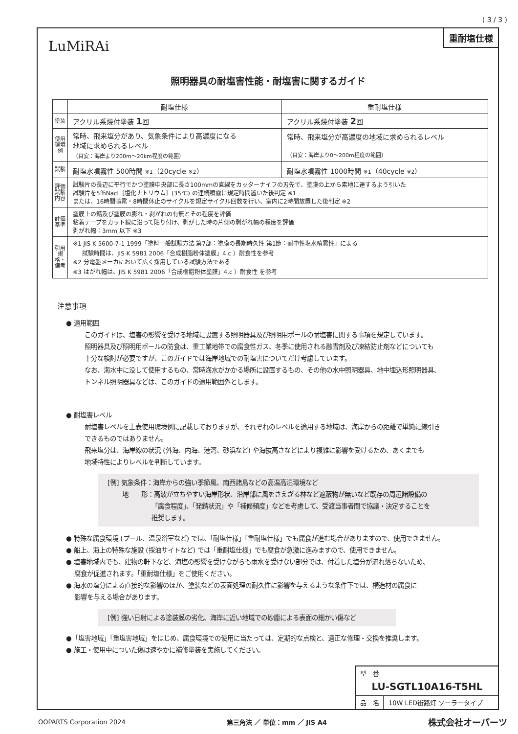( 3 / 3 )
重耐塩仕様
LuMiRAi
照明器具の耐塩害性能・耐塩害に関するガイド
| | 耐塩仕様 | 重耐塩仕様 |
| --- | --- | --- |
| 塗装 | アクリル系焼付塗装 1 回 | アクリル系焼付塗装 2 回 |
| 使用環境例 | 常時、飛来塩分があり、気象条件により高濃度になる 地域に求められるレベル （目安：海岸より200m～20km程度の範囲） | 常時、飛来塩分が高濃度の地域に求められるレベル （目安：海岸より0～200m程度の範囲） |
| 試験 | 耐塩水噴霧性 500時間 ※1 （20cycle ※2 ） | 耐塩水噴霧性 1000時間 ※1 （40cycle ※2 ） |
| 評価試験内容 | 試験片の長辺に平行でかつ塗膜中央部に長さ100mmの直線をカッターナイフの刃先で、塗膜の上から素地に達するよう引いた 試験片を5％Nacl［塩化ナトリウム］(35℃) の連続噴霧に規定時間置いた後判定 ※1 または、16時間噴霧・8時間休止のサイクルを規定サイクル回数を行い、室内に2時間放置した後判定 ※2 | |
| 評価基準 | 塗膜上の錆及び塗膜の膨れ・剥がれの有無とその程度を評価 粘着テープをカット線に沿って貼り付け、剥がした時の片側の剥がれ幅の程度を評価 剥がれ幅：3mm 以下 ※3 | |
| 引用規格・備考 | ※1 JIS K 5600-7-1 1999「塗料一般試験方法 第7部：塗膜の長期時久性 第1節：耐中性塩水噴霧性」による 試験時間は、JIS K 5981 2006「合成樹脂粉体塗膜」4.c ）耐食性を参考 ※2 分電盤メーカにおいて広く採用している試験方法である ※3 はがれ幅は、JIS K 5981 2006「合成樹脂粉体塗膜」4.c ）耐食性 を参考 | |
注意事項
● 適用範囲
このガイドは、塩害の影響を受ける地域に設置する照明器具及び照明用ポールの耐塩害に関する事項を規定しています。
照明器具及び照明用ポールの防食は、重工業地帯での腐食性ガス、冬季に使用される融雪剤及び凍結防止剤などについても
十分な検討が必要ですが、このガイドでは海岸地域での耐塩害についてだけ考慮しています。
なお、海水中に没して使用するもの、常時海水がかかる場所に設置するもの、その他の水中照明器具、地中埋込形照明器具、
トンネル照明器具などは、このガイドの適用範囲外とします。
● 耐塩害レベル
耐塩害レベルを上表使用環境例に記載しておりますが、それぞれのレベルを適用する地域は、海岸からの距離で単純に線引き
できるものではありません。
飛来塩分は、海岸線の状況 (外海、内海、港湾、砂浜など) や海抜高さなどにより複雑に影響を受けるため、あくまでも
地域特性によりレベルを判断しています。
[例] 気象条件：海岸からの強い季節風、南西諸島などの高温高湿環境など
地　　形：高波が立ちやすい海岸形状、沿岸部に風をさえぎる林など遮蔽物が無いなど既存の周辺諸設備の
「腐食程度」、「発錆状況」や「補修頻度」などを考慮して、受渡当事者間で協議・決定することを
推奨します。
● 特殊な腐食環境 (プール、温泉浴室など) では、「耐塩仕様」「重耐塩仕様」でも腐食が進む場合がありますので、使用できません。
● 船上、海上の特殊な施設 (採油サイトなど) では「重耐塩仕様」でも腐食が急激に進みますので、使用できません。
● 塩害地域内でも、建物の軒下など、海塩の影響を受けながらも雨水を受けない部分では、付着した塩分が流れ落ちないため、
腐食が促進されます。「重耐塩仕様」をご使用ください。
● 海水の塩分による直接的な影響のほか、塗装などの表面処理の耐久性に影響を与えるような条件下では、構造材の腐食に
影響を与える場合があります。
[例] 強い日射による塗装膜の劣化、海岸に近い地域での砂塵による表面の細かい傷など
●「塩害地域」「重塩害地域」をはじめ、腐食環境での使用に当たっては、定期的な点検と、適正な修理・交換を推奨します。
● 施工・使用中についた傷は速やかに補修塗装を実施してください。
型　番
LU-SGTL10A16-T5HL
品　名 10W LED街路灯 ソーラータイプ
OOPARTS Corporation 2024 第三角法 ／ 単位：mm ／ JIS A4 株式会社オーパーツ